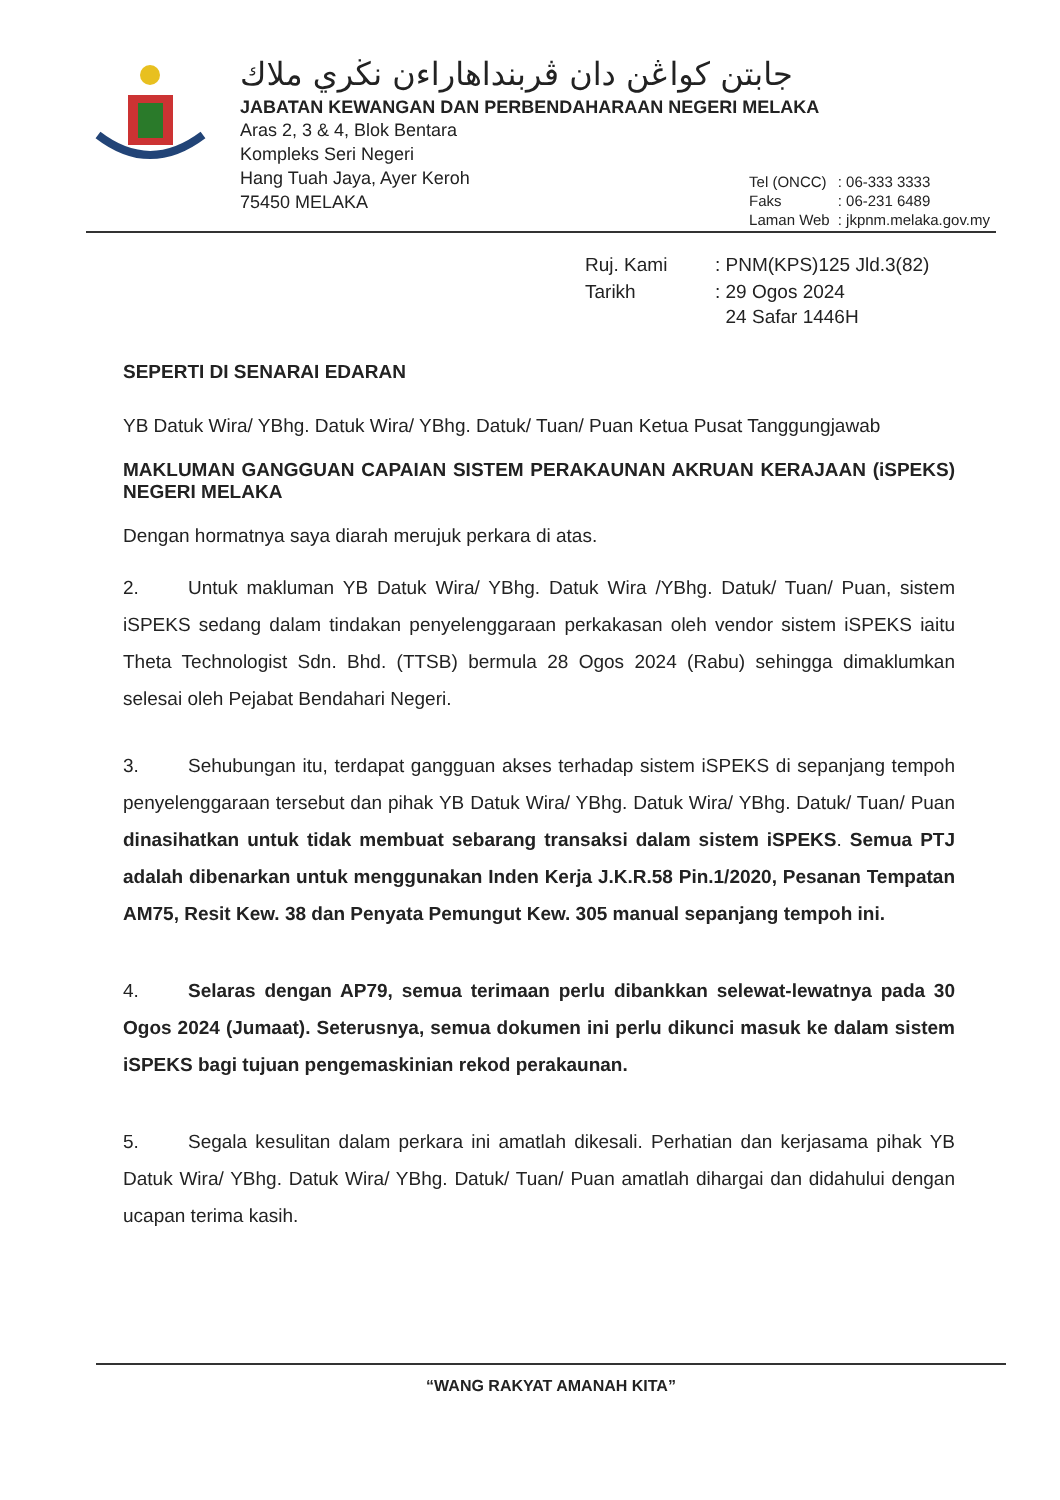جابتن كواڠن دان ڤربنداهاراءن نڬري ملاك
JABATAN KEWANGAN DAN PERBENDAHARAAN NEGERI MELAKA
Aras 2, 3 & 4, Blok Bentara
Kompleks Seri Negeri
Hang Tuah Jaya, Ayer Keroh
75450 MELAKA
| Tel (ONCC) | : 06-333 3333 |
| Faks | : 06-231 6489 |
| Laman Web | : jkpnm.melaka.gov.my |
| Ruj. Kami | : PNM(KPS)125 Jld.3(82) |
| Tarikh | : 29 Ogos 2024 24 Safar 1446H |
SEPERTI DI SENARAI EDARAN
YB Datuk Wira/ YBhg. Datuk Wira/ YBhg. Datuk/ Tuan/ Puan Ketua Pusat Tanggungjawab
MAKLUMAN GANGGUAN CAPAIAN SISTEM PERAKAUNAN AKRUAN KERAJAAN (iSPEKS) NEGERI MELAKA
Dengan hormatnya saya diarah merujuk perkara di atas.
2. Untuk makluman YB Datuk Wira/ YBhg. Datuk Wira /YBhg. Datuk/ Tuan/ Puan, sistem iSPEKS sedang dalam tindakan penyelenggaraan perkakasan oleh vendor sistem iSPEKS iaitu Theta Technologist Sdn. Bhd. (TTSB) bermula 28 Ogos 2024 (Rabu) sehingga dimaklumkan selesai oleh Pejabat Bendahari Negeri.
3. Sehubungan itu, terdapat gangguan akses terhadap sistem iSPEKS di sepanjang tempoh penyelenggaraan tersebut dan pihak YB Datuk Wira/ YBhg. Datuk Wira/ YBhg. Datuk/ Tuan/ Puan dinasihatkan untuk tidak membuat sebarang transaksi dalam sistem iSPEKS. Semua PTJ adalah dibenarkan untuk menggunakan Inden Kerja J.K.R.58 Pin.1/2020, Pesanan Tempatan AM75, Resit Kew. 38 dan Penyata Pemungut Kew. 305 manual sepanjang tempoh ini.
4. Selaras dengan AP79, semua terimaan perlu dibankkan selewat-lewatnya pada 30 Ogos 2024 (Jumaat). Seterusnya, semua dokumen ini perlu dikunci masuk ke dalam sistem iSPEKS bagi tujuan pengemaskinian rekod perakaunan.
5. Segala kesulitan dalam perkara ini amatlah dikesali. Perhatian dan kerjasama pihak YB Datuk Wira/ YBhg. Datuk Wira/ YBhg. Datuk/ Tuan/ Puan amatlah dihargai dan didahului dengan ucapan terima kasih.
“WANG RAKYAT AMANAH KITA”